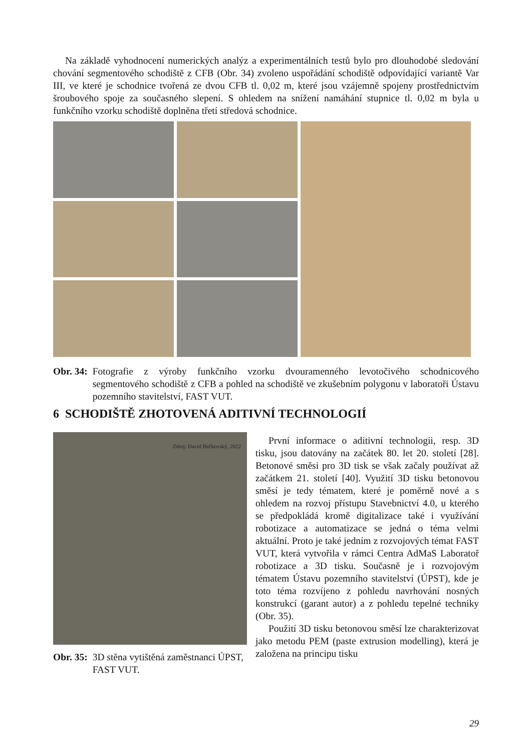Na základě vyhodnocení numerických analýz a experimentálních testů bylo pro dlouhodobé sledování chování segmentového schodiště z CFB (Obr. 34) zvoleno uspořádání schodiště odpovídající variantě Var III, ve které je schodnice tvořená ze dvou CFB tl. 0,02 m, které jsou vzájemně spojeny prostřednictvím šroubového spoje za současného slepení. S ohledem na snížení namáhání stupnice tl. 0,02 m byla u funkčního vzorku schodiště doplněna třetí středová schodnice.
Obr. 34: Fotografie z výroby funkčního vzorku dvouramenného levotočivého schodnicového segmentového schodiště z CFB a pohled na schodiště ve zkušebním polygonu v laboratoři Ústavu pozemního stavitelství, FAST VUT.
6 SCHODIŠTĚ ZHOTOVENÁ ADITIVNÍ TECHNOLOGIÍ
Zdroj: David Bečkovský, 2022
Obr. 35: 3D stěna vytištěná zaměstnanci ÚPST, FAST VUT.
První informace o aditivní technologii, resp. 3D tisku, jsou datovány na začátek 80. let 20. století [28]. Betonové směsi pro 3D tisk se však začaly používat až začátkem 21. století [40]. Využití 3D tisku betonovou směsí je tedy tématem, které je poměrně nové a s ohledem na rozvoj přístupu Stavebnictví 4.0, u kterého se předpokládá kromě digitalizace také i využívání robotizace a automatizace se jedná o téma velmi aktuální. Proto je také jedním z rozvojových témat FAST VUT, která vytvořila v rámci Centra AdMaS Laboratoř robotizace a 3D tisku. Současně je i rozvojovým tématem Ústavu pozemního stavitelství (ÚPST), kde je toto téma rozvíjeno z pohledu navrhování nosných konstrukcí (garant autor) a z pohledu tepelné techniky (Obr. 35).
Použití 3D tisku betonovou směsí lze charakterizovat jako metodu PEM (paste extrusion modelling), která je založena na principu tisku
29